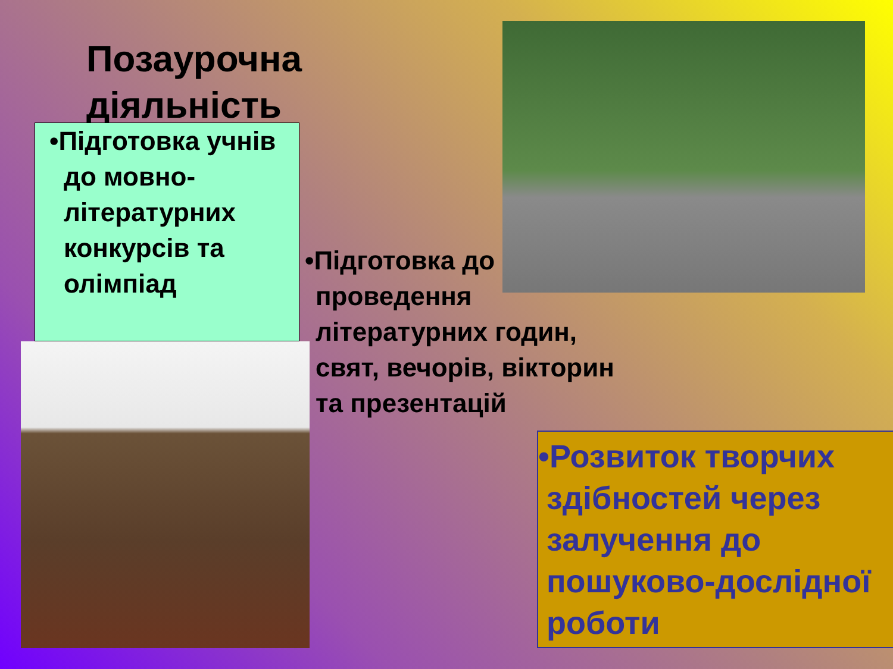Позаурочна
діяльність
•Підготовка учнів до мовно-літературних конкурсів та олімпіад
•Підготовка до проведення літературних годин, свят, вечорів, вікторин та презентацій
•Розвиток творчих здібностей через залучення до пошуково-дослідної роботи